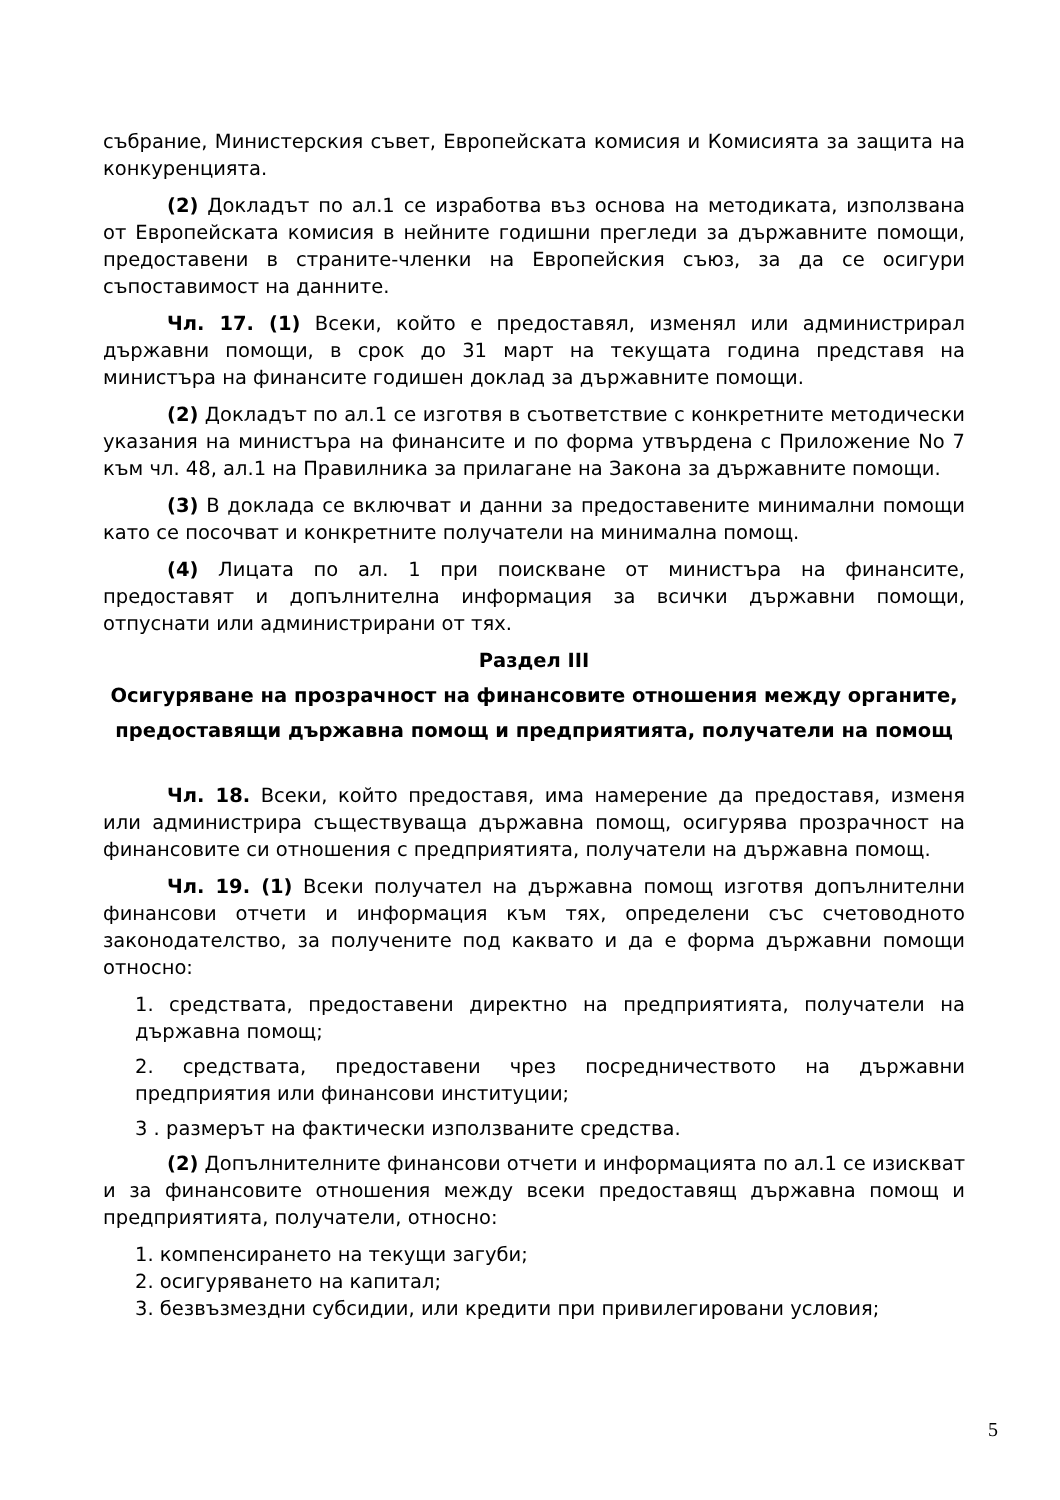събрание, Министерския съвет, Европейската комисия и Комисията за защита на конкуренцията.
(2) Докладът по ал.1 се изработва въз основа на методиката, използвана от Европейската комисия в нейните годишни прегледи за държавните помощи, предоставени в страните-членки на Европейския съюз, за да се осигури съпоставимост на данните.
Чл. 17. (1) Всеки, който е предоставял, изменял или администрирал държавни помощи, в срок до 31 март на текущата година представя на министъра на финансите годишен доклад за държавните помощи.
(2) Докладът по ал.1 се изготвя в съответствие с конкретните методически указания на министъра на финансите и по форма утвърдена с Приложение No 7 към чл. 48, ал.1 на Правилника за прилагане на Закона за държавните помощи.
(3) В доклада се включват и данни за предоставените минимални помощи като се посочват и конкретните получатели на минимална помощ.
(4) Лицата по ал. 1 при поискване от министъра на финансите, предоставят и допълнителна информация за всички държавни помощи, отпуснати или администрирани от тях.
Раздел III
Осигуряване на прозрачност на финансовите отношения между органите,
предоставящи държавна помощ и предприятията, получатели на помощ
Чл. 18. Всеки, който предоставя, има намерение да предоставя, изменя или администрира съществуваща държавна помощ, осигурява прозрачност на финансовите си отношения с предприятията, получатели на държавна помощ.
Чл. 19. (1) Всеки получател на държавна помощ изготвя допълнителни финансови отчети и информация към тях, определени със счетоводното законодателство, за получените под каквато и да е форма държавни помощи относно:
1. средствата, предоставени директно на предприятията, получатели на държавна помощ;
2. средствата, предоставени чрез посредничеството на държавни предприятия или финансови институции;
3 . размерът на фактически използваните средства.
(2) Допълнителните финансови отчети и информацията по ал.1 се изискват и за финансовите отношения между всеки предоставящ държавна помощ и предприятията, получатели, относно:
1. компенсирането на текущи загуби;
2. осигуряването на капитал;
3. безвъзмездни субсидии, или кредити при привилегировани условия;
5